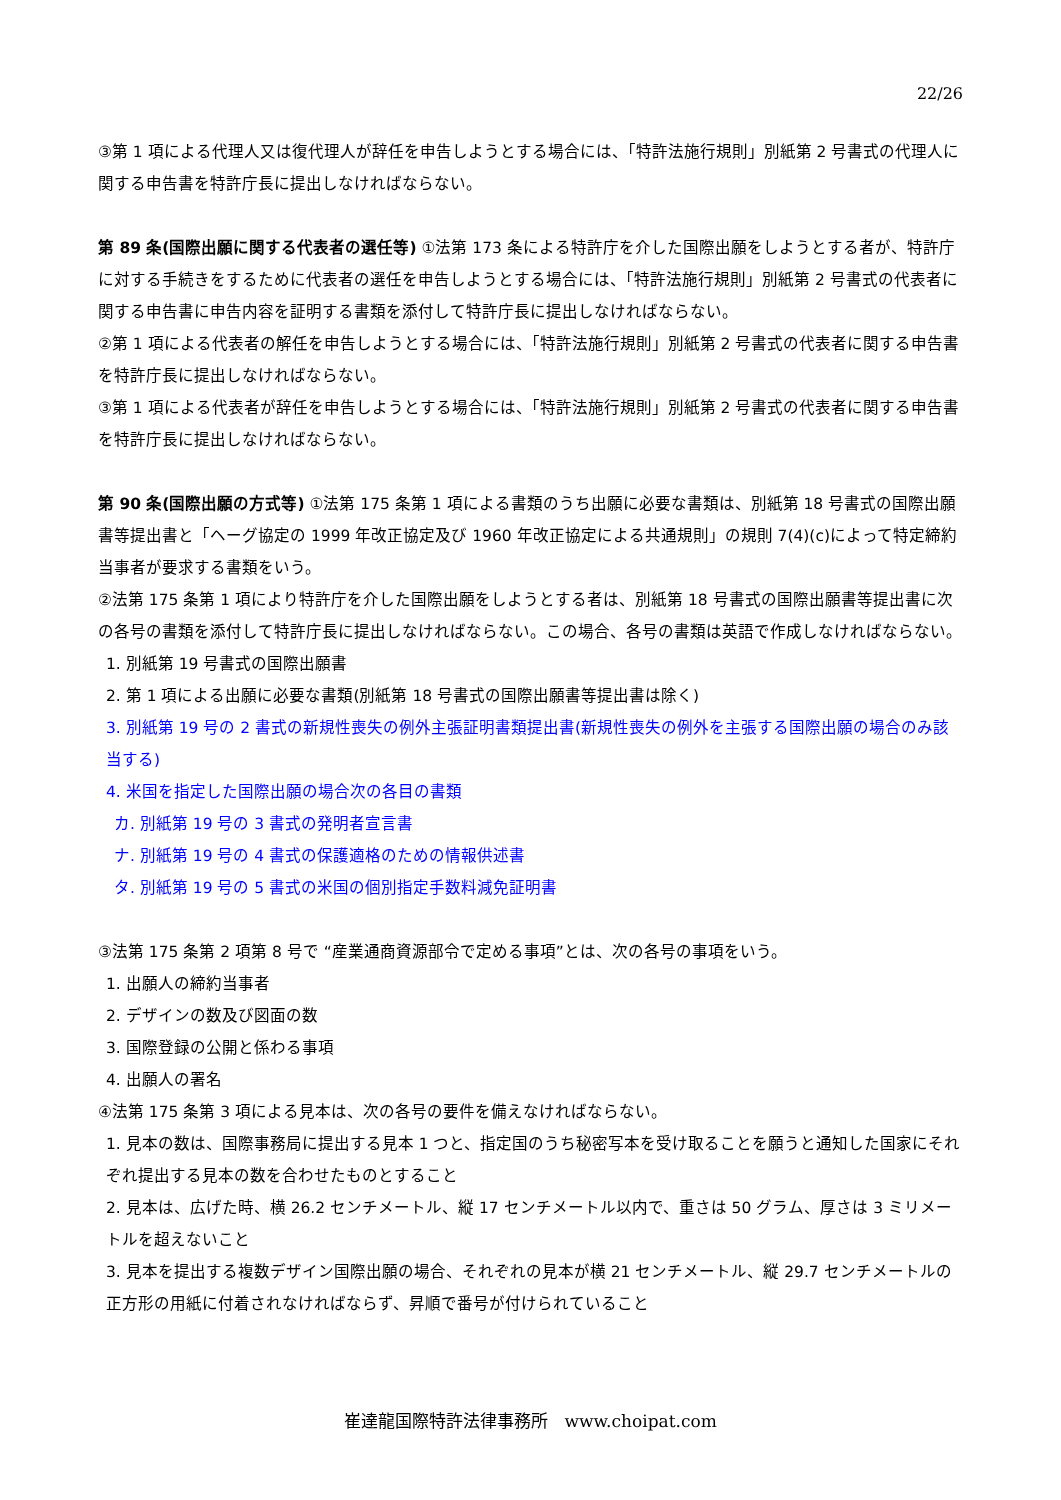22/26
③第 1 項による代理人又は復代理人が辞任を申告しようとする場合には、「特許法施行規則」別紙第 2 号書式の代理人に関する申告書を特許庁長に提出しなければならない。
第 89 条(国際出願に関する代表者の選任等) ①法第 173 条による特許庁を介した国際出願をしようとする者が、特許庁に対する手続きをするために代表者の選任を申告しようとする場合には、「特許法施行規則」別紙第 2 号書式の代表者に関する申告書に申告内容を証明する書類を添付して特許庁長に提出しなければならない。
②第 1 項による代表者の解任を申告しようとする場合には、「特許法施行規則」別紙第 2 号書式の代表者に関する申告書を特許庁長に提出しなければならない。
③第 1 項による代表者が辞任を申告しようとする場合には、「特許法施行規則」別紙第 2 号書式の代表者に関する申告書を特許庁長に提出しなければならない。
第 90 条(国際出願の方式等) ①法第 175 条第 1 項による書類のうち出願に必要な書類は、別紙第 18 号書式の国際出願書等提出書と「ヘーグ協定の 1999 年改正協定及び 1960 年改正協定による共通規則」の規則 7(4)(c)によって特定締約当事者が要求する書類をいう。
②法第 175 条第 1 項により特許庁を介した国際出願をしようとする者は、別紙第 18 号書式の国際出願書等提出書に次の各号の書類を添付して特許庁長に提出しなければならない。この場合、各号の書類は英語で作成しなければならない。
1. 別紙第 19 号書式の国際出願書
2. 第 1 項による出願に必要な書類(別紙第 18 号書式の国際出願書等提出書は除く)
3. 別紙第 19 号の 2 書式の新規性喪失の例外主張証明書類提出書(新規性喪失の例外を主張する国際出願の場合のみ該当する)
4. 米国を指定した国際出願の場合次の各目の書類
カ. 別紙第 19 号の 3 書式の発明者宣言書
ナ. 別紙第 19 号の 4 書式の保護適格のための情報供述書
タ. 別紙第 19 号の 5 書式の米国の個別指定手数料減免証明書
③法第 175 条第 2 項第 8 号で “産業通商資源部令で定める事項”とは、次の各号の事項をいう。
1. 出願人の締約当事者
2. デザインの数及び図面の数
3. 国際登録の公開と係わる事項
4. 出願人の署名
④法第 175 条第 3 項による見本は、次の各号の要件を備えなければならない。
1. 見本の数は、国際事務局に提出する見本 1 つと、指定国のうち秘密写本を受け取ることを願うと通知した国家にそれぞれ提出する見本の数を合わせたものとすること
2. 見本は、広げた時、横 26.2 センチメートル、縦 17 センチメートル以内で、重さは 50 グラム、厚さは 3 ミリメートルを超えないこと
3. 見本を提出する複数デザイン国際出願の場合、それぞれの見本が横 21 センチメートル、縦 29.7 センチメートルの正方形の用紙に付着されなければならず、昇順で番号が付けられていること
崔達龍国際特許法律事務所 www.choipat.com